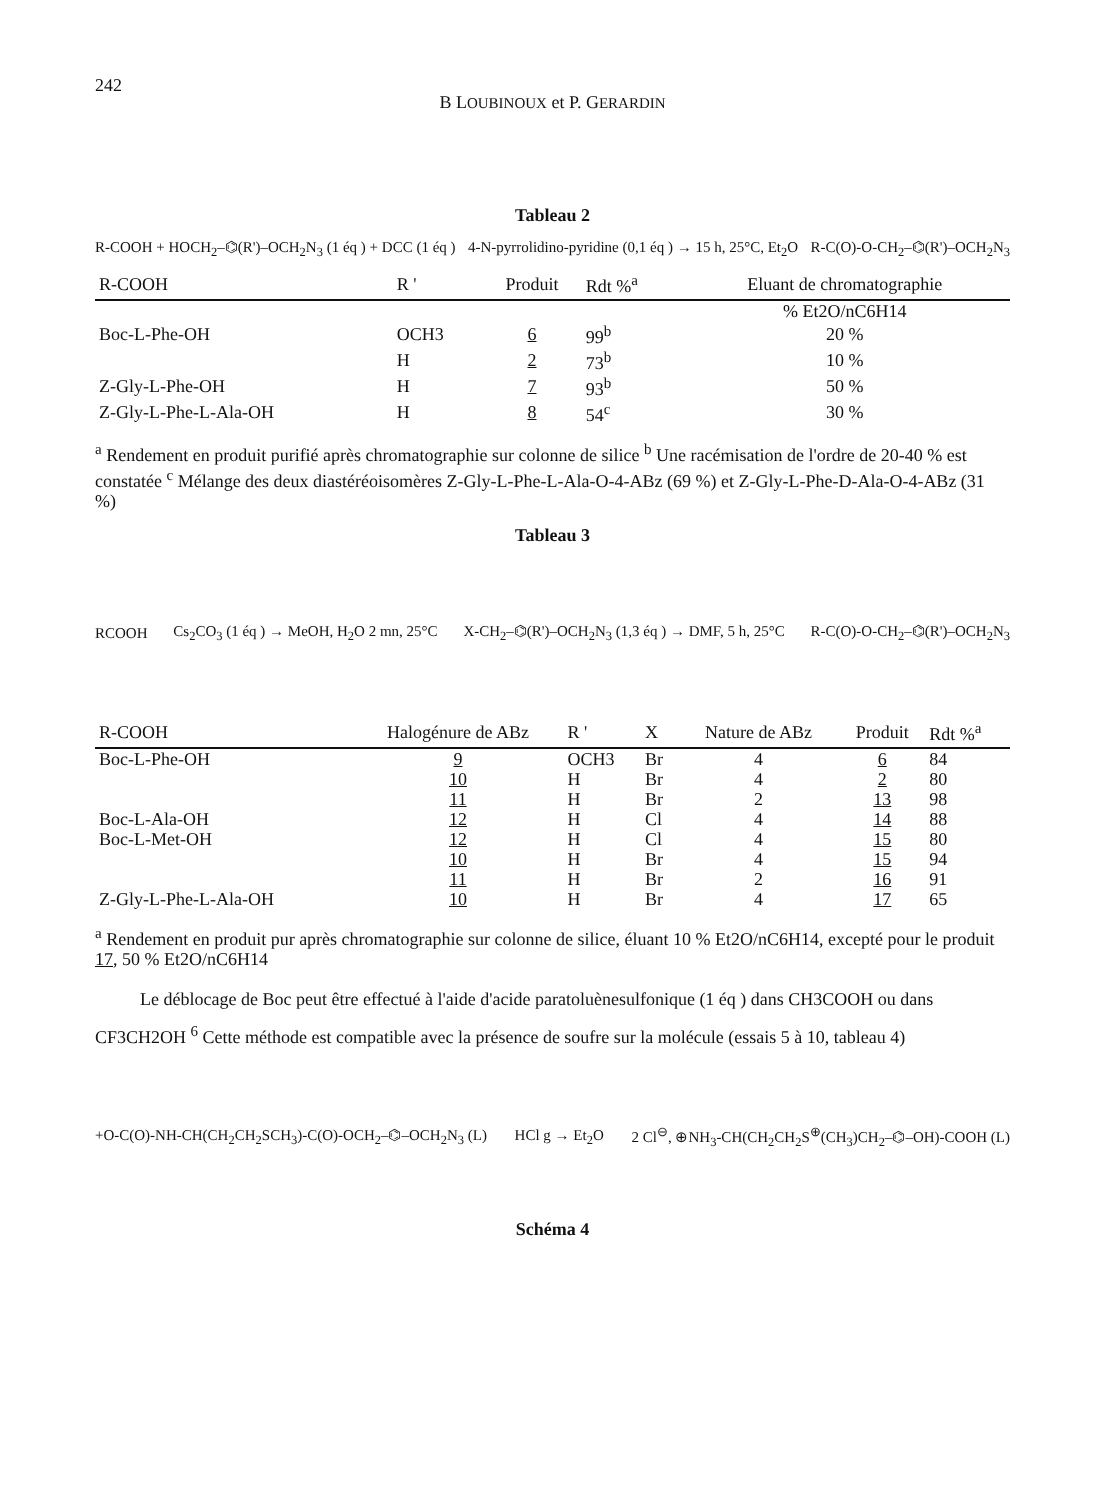242
B LOUBINOUX et P. GERARDIN
Tableau 2
R-COOH + HOCH<sub>2</sub>–⌬(R')–OCH<sub>2</sub>N<sub>3</sub> (1 éq ) + DCC (1 éq ) 4-N-pyrrolidino-pyridine (0,1 éq ) → 15 h, 25°C, Et<sub>2</sub>O R-C(O)-O-CH<sub>2</sub>–⌬(R')–OCH<sub>2</sub>N<sub>3</sub>
| R-COOH | R ' | Produit | Rdt %<sup>a</sup> | Eluant de chromatographie |
| --- | --- | --- | --- | --- |
| | | | | % Et2O/nC6H14 |
| Boc-L-Phe-OH | OCH3 | 6 | 99<sup>b</sup> | 20 % |
| | H | 2 | 73<sup>b</sup> | 10 % |
| Z-Gly-L-Phe-OH | H | 7 | 93<sup>b</sup> | 50 % |
| Z-Gly-L-Phe-L-Ala-OH | H | 8 | 54<sup>c</sup> | 30 % |
<sup>a</sup> Rendement en produit purifié après chromatographie sur colonne de silice <sup>b</sup> Une racémisation de l'ordre de 20-40 % est constatée <sup>c</sup> Mélange des deux diastéréoisomères Z-Gly-L-Phe-L-Ala-O-4-ABz (69 %) et Z-Gly-L-Phe-D-Ala-O-4-ABz (31 %)
Tableau 3
RCOOH Cs<sub>2</sub>CO<sub>3</sub> (1 éq ) → MeOH, H<sub>2</sub>O 2 mn, 25°C X-CH<sub>2</sub>–⌬(R')–OCH<sub>2</sub>N<sub>3</sub> (1,3 éq ) → DMF, 5 h, 25°C R-C(O)-O-CH<sub>2</sub>–⌬(R')–OCH<sub>2</sub>N<sub>3</sub>
| R-COOH | Halogénure de ABz | R ' | X | Nature de ABz | Produit | Rdt %<sup>a</sup> |
| --- | --- | --- | --- | --- | --- | --- |
| Boc-L-Phe-OH | 9 | OCH3 | Br | 4 | 6 | 84 |
| | 10 | H | Br | 4 | 2 | 80 |
| | 11 | H | Br | 2 | 13 | 98 |
| Boc-L-Ala-OH | 12 | H | Cl | 4 | 14 | 88 |
| Boc-L-Met-OH | 12 | H | Cl | 4 | 15 | 80 |
| | 10 | H | Br | 4 | 15 | 94 |
| | 11 | H | Br | 2 | 16 | 91 |
| Z-Gly-L-Phe-L-Ala-OH | 10 | H | Br | 4 | 17 | 65 |
<sup>a</sup> Rendement en produit pur après chromatographie sur colonne de silice, éluant 10 % Et2O/nC6H14, excepté pour le produit 17, 50 % Et2O/nC6H14
Le déblocage de Boc peut être effectué à l'aide d'acide paratoluènesulfonique (1 éq ) dans CH3COOH ou dans CF3CH2OH <sup>6</sup> Cette méthode est compatible avec la présence de soufre sur la molécule (essais 5 à 10, tableau 4)
+O-C(O)-NH-CH(CH<sub>2</sub>CH<sub>2</sub>SCH<sub>3</sub>)-C(O)-OCH<sub>2</sub>–⌬–OCH<sub>2</sub>N<sub>3</sub> (L) HCl g → Et<sub>2</sub>O 2 Cl<sup>⊖</sup>, ⊕NH<sub>3</sub>-CH(CH<sub>2</sub>CH<sub>2</sub>S<sup>⊕</sup>(CH<sub>3</sub>)CH<sub>2</sub>–⌬–OH)-COOH (L)
Schéma 4